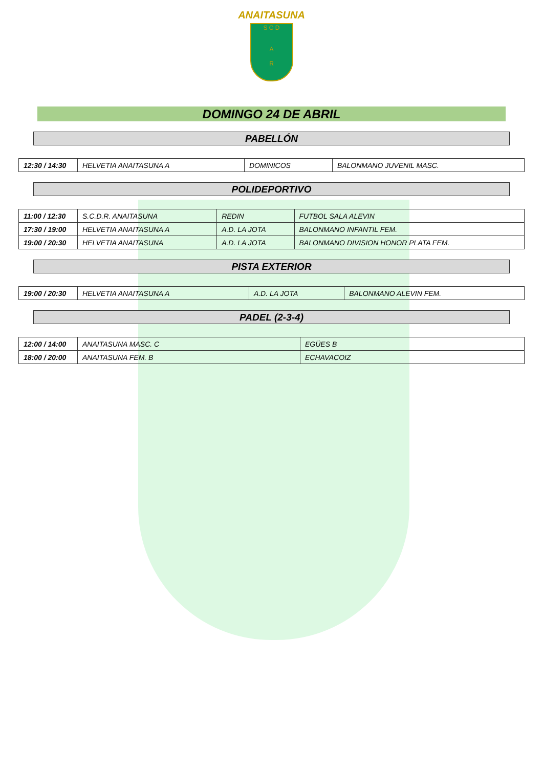ANAITASUNA
S C D
A
R
DOMINGO 24 DE ABRIL
PABELLÓN
| 12:30 / 14:30 | HELVETIA ANAITASUNA A | DOMINICOS | BALONMANO JUVENIL MASC. |
POLIDEPORTIVO
| 11:00 / 12:30 | S.C.D.R. ANAITASUNA | REDIN | FUTBOL SALA ALEVIN |
| 17:30 / 19:00 | HELVETIA ANAITASUNA A | A.D. LA JOTA | BALONMANO INFANTIL FEM. |
| 19:00 / 20:30 | HELVETIA ANAITASUNA | A.D. LA JOTA | BALONMANO DIVISION HONOR PLATA FEM. |
PISTA EXTERIOR
| 19:00 / 20:30 | HELVETIA ANAITASUNA A | A.D. LA JOTA | BALONMANO ALEVIN FEM. |
PADEL (2-3-4)
| 12:00 / 14:00 | ANAITASUNA MASC. C | EGÜES B |
| 18:00 / 20:00 | ANAITASUNA FEM. B | ECHAVACOIZ |